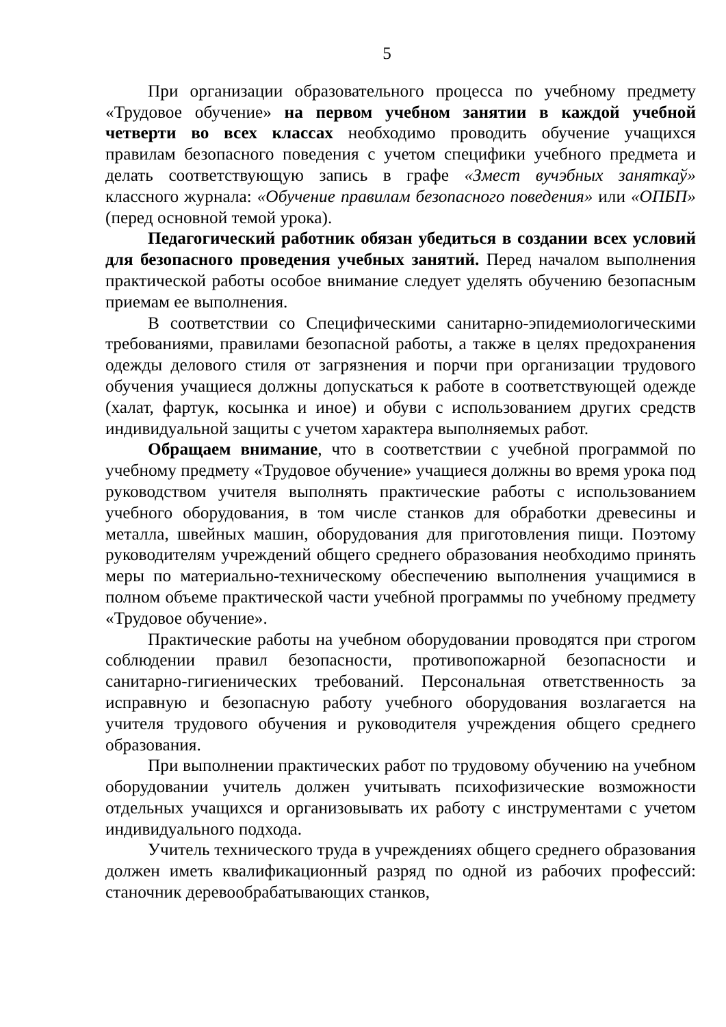5
При организации образовательного процесса по учебному предмету «Трудовое обучение» на первом учебном занятии в каждой учебной четверти во всех классах необходимо проводить обучение учащихся правилам безопасного поведения с учетом специфики учебного предмета и делать соответствующую запись в графе «Змест вучэбных заняткаў» классного журнала: «Обучение правилам безопасного поведения» или «ОПБП» (перед основной темой урока).
Педагогический работник обязан убедиться в создании всех условий для безопасного проведения учебных занятий. Перед началом выполнения практической работы особое внимание следует уделять обучению безопасным приемам ее выполнения.
В соответствии со Специфическими санитарно-эпидемиологическими требованиями, правилами безопасной работы, а также в целях предохранения одежды делового стиля от загрязнения и порчи при организации трудового обучения учащиеся должны допускаться к работе в соответствующей одежде (халат, фартук, косынка и иное) и обуви с использованием других средств индивидуальной защиты с учетом характера выполняемых работ.
Обращаем внимание, что в соответствии с учебной программой по учебному предмету «Трудовое обучение» учащиеся должны во время урока под руководством учителя выполнять практические работы с использованием учебного оборудования, в том числе станков для обработки древесины и металла, швейных машин, оборудования для приготовления пищи. Поэтому руководителям учреждений общего среднего образования необходимо принять меры по материально-техническому обеспечению выполнения учащимися в полном объеме практической части учебной программы по учебному предмету «Трудовое обучение».
Практические работы на учебном оборудовании проводятся при строгом соблюдении правил безопасности, противопожарной безопасности и санитарно-гигиенических требований. Персональная ответственность за исправную и безопасную работу учебного оборудования возлагается на учителя трудового обучения и руководителя учреждения общего среднего образования.
При выполнении практических работ по трудовому обучению на учебном оборудовании учитель должен учитывать психофизические возможности отдельных учащихся и организовывать их работу с инструментами с учетом индивидуального подхода.
Учитель технического труда в учреждениях общего среднего образования должен иметь квалификационный разряд по одной из рабочих профессий: станочник деревообрабатывающих станков,